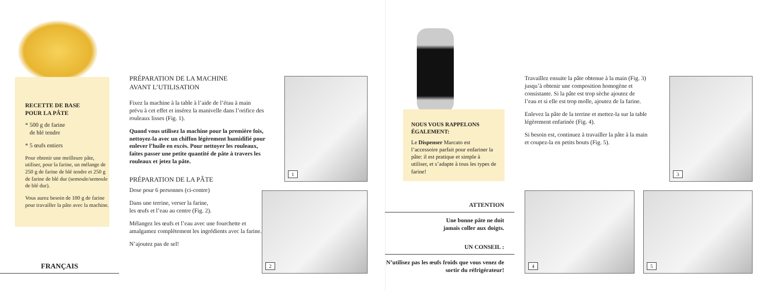RECETTE DE BASE
POUR LA PÂTE
* 500 g de farine
de blé tendre
* 5 œufs entiers
Pour obtenir une meilleure pâte, utiliser, pour la farine, un mélange de 250 g de farine de blé tendre et 250 g de farine de blé dur (semoule/semoule de blé dur).
Vous aurez besoin de 100 g de farine pour travailler la pâte avec la machine.
FRANÇAIS
PRÉPARATION DE LA MACHINE
AVANT L’UTILISATION
Fixez la machine à la table à l’aide de l’étau à main prévu à cet effet et insérez la manivelle dans l’orifice des rouleaux lisses (Fig. 1).
Quand vous utilisez la machine pour la première fois, nettoyez-la avec un chiffon légèrement humidifié pour enlever l’huile en excès. Pour nettoyer les rouleaux, faites passer une petite quantité de pâte à travers les rouleaux et jetez la pâte.
PRÉPARATION DE LA PÂTE
Dose pour 6 personnes (ci-contre)
Dans une terrine, verser la farine,
les œufs et l’eau au centre (Fig. 2).
Mélangez les œufs et l’eau avec une fourchette et amalgamez complètement les ingrédients avec la farine.
N’ajoutez pas de sel!
1
2
NOUS VOUS RAPPELONS ÉGALEMENT:
Le Dispenser Marcato est l’accessoire parfait pour enfariner la pâte: il est pratique et simple à utiliser, et s’adapte à tous les types de farine!
ATTENTION
Une bonne pâte ne doit
jamais coller aux doigts.
UN CONSEIL :
N’utilisez pas les œufs froids que vous venez de sortir du réfrigérateur!
Travaillez ensuite la pâte obtenue à la main (Fig. 3) jusqu’à obtenir une composition homogène et consistante. Si la pâte est trop sèche ajoutez de l’eau et si elle est trop molle, ajoutez de la farine.
Enlevez la pâte de la terrine et mettez-la sur la table légèrement enfarinée (Fig. 4).
Si besoin est, continuez à travailler la pâte à la main et coupez-la en petits bouts (Fig. 5).
3
4 5